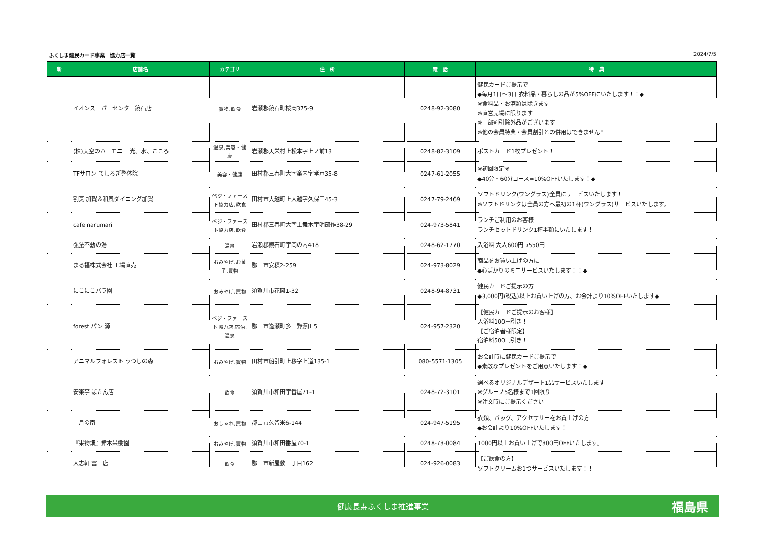ふくしま健民カード事業　協力店一覧 2024/7/5
| 新 | 店舗名 | カテゴリ | 住 所 | 電 話 | 特 典 |
| --- | --- | --- | --- | --- | --- |
| | イオンスーパーセンター鏡石店 | 買物,飲食 | 岩瀬郡鏡石町桜岡375-9 | 0248-92-3080 | 健民カードご提示で ◆毎月1日～3日 衣料品・暮らしの品が5%OFFにいたします！！◆ ※食料品・お酒類は除きます ※直営売場に限ります ※一部割引除外品がございます ※他の会員特典・会員割引との併用はできません" |
| | (株)天空のハーモニー 光、水、こころ | 温泉,美容・健康 | 岩瀬郡天栄村上松本字上ノ前13 | 0248-82-3109 | ポストカード1枚プレゼント！ |
| | TFサロン てしろぎ整体院 | 美容・健康 | 田村郡三春町大字楽内字孝戸35-8 | 0247-61-2055 | ※初回限定※ ◆40分・60分コース⇒10%OFFいたします！◆ |
| | 割烹 加賀＆和風ダイニング加賀 | ベジ・ファースト協力店,飲食 | 田村市大越町上大越字久保田45-3 | 0247-79-2469 | ソフトドリンク(ワングラス)全員にサービスいたします！ ※ソフトドリンクは全員の方へ最初の1杯(ワングラス)サービスいたします。 |
| | cafe narumari | ベジ・ファースト協力店,飲食 | 田村郡三春町大字上舞木字明部作38-29 | 024-973-5841 | ランチご利用のお客様 ランチセットドリンク1杯半額にいたします！ |
| | 弘法不動の湯 | 温泉 | 岩瀬郡鏡石町字岡の内418 | 0248-62-1770 | 入浴料 大人600円→550円 |
| | まる福株式会社 工場直売 | おみやげ,お菓子,買物 | 郡山市安積2-259 | 024-973-8029 | 商品をお買い上げの方に ◆心ばかりのミニサービスいたします！！◆ |
| | にこにこバラ園 | おみやげ,買物 | 須賀川市花岡1-32 | 0248-94-8731 | 健民カードご提示の方 ◆3,000円(税込)以上お買い上げの方、お会計より10%OFFいたします◆ |
| | forest パン 源田 | ベジ・ファースト協力店,宿泊,温泉 | 郡山市逢瀬町多田野源田5 | 024-957-2320 | 【健民カードご提示のお客様】 入浴料100円引き！ 【ご宿泊者様限定】 宿泊料500円引き！ |
| | アニマルフォレスト うつしの森 | おみやげ,買物 | 田村市船引町上移字上道135-1 | 080-5571-1305 | お会計時に健民カードご提示で ◆素敵なプレゼントをご用意いたします！◆ |
| | 安楽亭 ぼたん店 | 飲食 | 須賀川市和田字番屋71-1 | 0248-72-3101 | 選べるオリジナルデザート1品サービスいたします ※グループ5名様まで1回限り ※注文時にご提示ください |
| | 十月の南 | おしゃれ,買物 | 郡山市久留米6-144 | 024-947-5195 | 衣類、バッグ、アクセサリーをお買上げの方 ◆お会計より10%OFFいたします！ |
| | 『果物畑』鈴木果樹園 | おみやげ,買物 | 須賀川市和田番屋70-1 | 0248-73-0084 | 1000円以上お買い上げで300円OFFいたします。 |
| | 大志軒 富田店 | 飲食 | 郡山市新屋敷一丁目162 | 024-926-0083 | 【ご飲食の方】 ソフトクリームお1つサービスいたします！！ |
健康長寿ふくしま推進事業 福島県